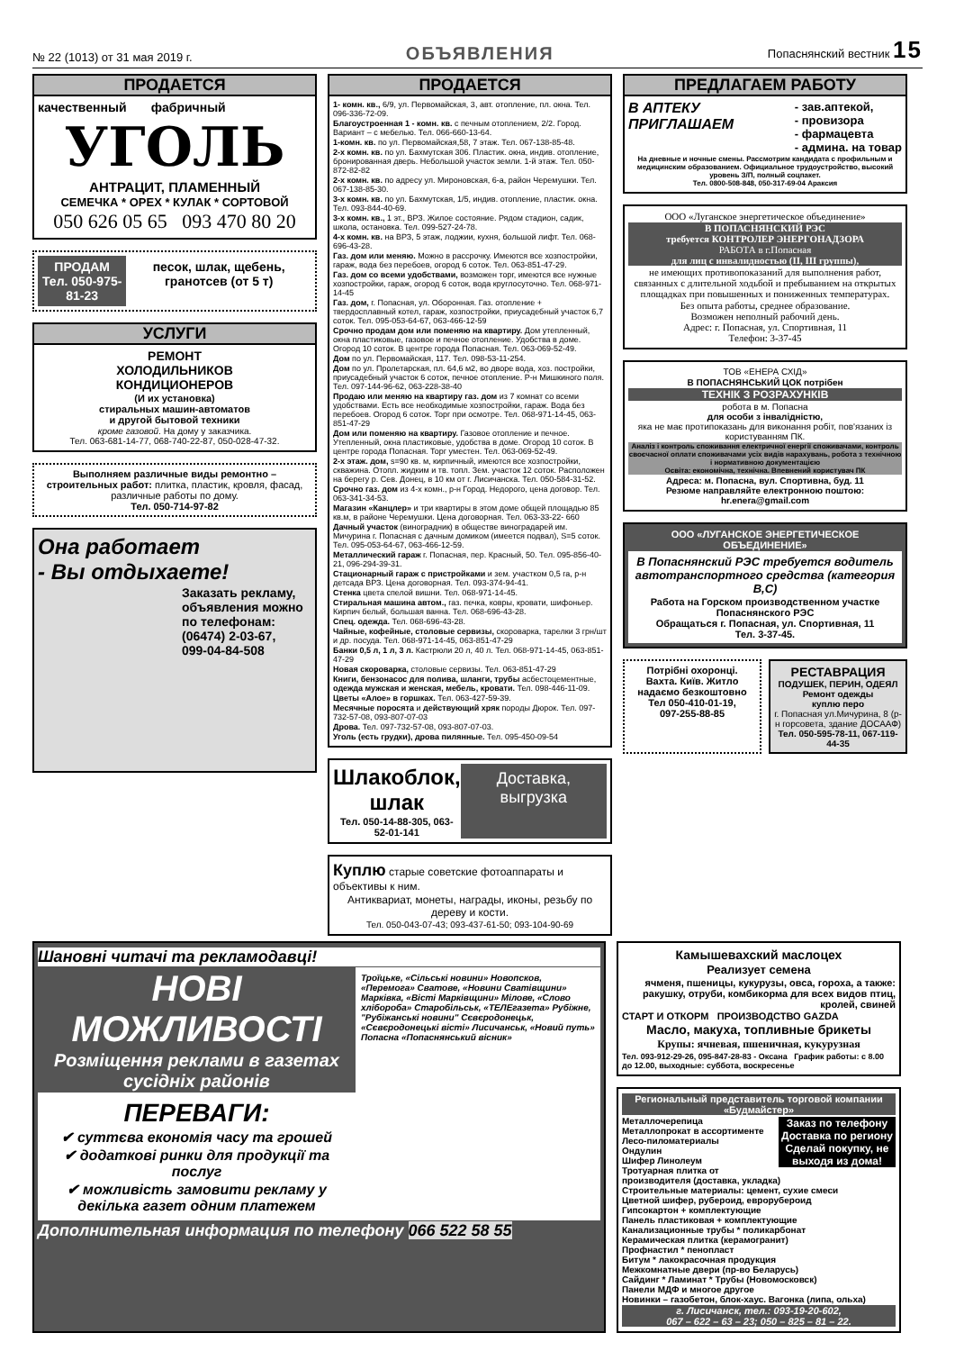№ 22 (1013) от 31 мая 2019 г. ОБЪЯВЛЕНИЯ Попаснянский вестник 15
ПРОДАЕТСЯ
качественный фабричный
УГОЛЬ
АНТРАЦИТ, ПЛАМЕННЫЙ
СЕМЕЧКА * ОРЕХ * КУЛАК * СОРТОВОЙ
050 626 05 65 093 470 80 20
ПРОДАМ
Тел. 050-975-81-23
песок, шлак, щебень, гранотсев (от 5 т)
УСЛУГИ
РЕМОНТ
ХОЛОДИЛЬНИКОВ
КОНДИЦИОНЕРОВ
(И их установка)
стиральных машин-автоматов
и другой бытовой техники
кроме газовой. На дому у заказчика.
Тел. 063-681-14-77, 068-740-22-87, 050-028-47-32.
Выполняем различные виды ремонтно – строительных работ: плитка, пластик, кровля, фасад, различные работы по дому.
Тел. 050-714-97-82
Она работает
- Вы отдыхаете!
Заказать рекламу, объявления можно по телефонам:
(06474) 2-03-67,
099-04-84-508
ПРОДАЕТСЯ
1- комн. кв., 6/9, ул. Первомайская, 3, авт. отопление, пл. окна. Тел. 096-336-72-09.
Благоустроенная 1 - комн. кв. с печным отоплением, 2/2. Город. Вариант – с мебелью. Тел. 066-660-13-64.
1-комн. кв. по ул. Первомайская,58, 7 этаж. Тел. 067-138-85-48.
2-х комн. кв. по ул. Бахмутская 306. Пластик. окна, индив. отопление, бронированная дверь. Небольшой участок земли. 1-й этаж. Тел. 050-872-82-82
2-х комн. кв. по адресу ул. Мироновская, 6-а, район Черемушки. Тел. 067-138-85-30.
3-х комн. кв. по ул. Бахмутская, 1/5, индив. отопление, пластик. окна. Тел. 093-844-40-69.
3-х комн. кв., 1 эт., ВРЗ. Жилое состояние. Рядом стадион, садик, школа, остановка. Тел. 099-527-24-78.
4-х комн. кв. на ВРЗ, 5 этаж, лоджии, кухня, большой лифт. Тел. 068-696-43-28.
Газ. дом или меняю. Можно в рассрочку. Имеются все хозпостройки, гараж, вода без перебоев, огород 6 соток. Тел. 063-851-47-29.
Газ. дом со всеми удобствами, возможен торг, имеются все нужные хозпостройки, гараж, огород 6 соток, вода круглосуточно. Тел. 068-971-14-45
Газ. дом, г. Попасная, ул. Оборонная. Газ. отопление + твердосплавный котел, гараж, хозпостройки, приусадебный участок 6,7 соток. Тел. 095-053-64-67, 063-466-12-59
Срочно продам дом или поменяю на квартиру. Дом утепленный, окна пластиковые, газовое и печное отопление. Удобства в доме. Огород 10 соток. В центре города Попасная. Тел. 063-069-52-49.
Дом по ул. Первомайская, 117. Тел. 098-53-11-254.
Дом по ул. Пролетарская, пл. 64,6 м2, во дворе вода, хоз. постройки, приусадебный участок 6 соток, печное отопление. Р-н Мишкиного поля. Тел. 097-144-96-62, 063-228-38-40
Продаю или меняю на квартиру газ. дом из 7 комнат со всеми удобствами. Есть все необходимые хозпостройки, гараж. Вода без перебоев. Огород 6 соток. Торг при осмотре. Тел. 068-971-14-45, 063-851-47-29
Дом или поменяю на квартиру. Газовое отопление и печное. Утепленный, окна пластиковые, удобства в доме. Огород 10 соток. В центре города Попасная. Торг уместен. Тел. 063-069-52-49.
2-х этаж. дом, s=90 кв. м, кирпичный, имеются все хозпостройки, скважина. Отопл. жидким и тв. топл. Зем. участок 12 соток. Расположен на берегу р. Сев. Донец, в 10 км от г. Лисичанска. Тел. 050-584-31-52.
Срочно газ. дом из 4-х комн., р-н Город. Недорого, цена договор. Тел. 063-341-34-53.
Магазин «Канцлер» и три квартиры в этом доме общей площадью 85 кв.м, в районе Черемушки. Цена договорная. Тел. 063-33-22- 660
Дачный участок (виноградник) в обществе виноградарей им. Мичурина г. Попасная с дачным домиком (имеется подвал), S=5 соток. Тел. 095-053-64-67, 063-466-12-59.
Металлический гараж г. Попасная, пер. Красный, 50. Тел. 095-856-40-21, 096-294-39-31.
Стационарный гараж с пристройками и зем. участком 0,5 га, р-н детсада ВРЗ. Цена договорная. Тел. 093-374-94-41.
Стенка цвета спелой вишни. Тел. 068-971-14-45.
Стиральная машина автом., газ. печка, ковры, кровати, шифоньер. Кирпич белый, большая ванна. Тел. 068-696-43-28.
Спец. одежда. Тел. 068-696-43-28.
Чайные, кофейные, столовые сервизы, скороварка, тарелки 3 грн/шт и др. посуда. Тел. 068-971-14-45, 063-851-47-29
Банки 0,5 л, 1 л, 3 л. Кастрюли 20 л, 40 л. Тел. 068-971-14-45, 063-851-47-29
Новая скороварка, столовые сервизы. Тел. 063-851-47-29
Книги, бензонасос для полива, шланги, трубы асбестоцементные, одежда мужская и женская, мебель, кровати. Тел. 098-446-11-09.
Цветы «Алое» в горшках. Тел. 063-427-59-39.
Месячные поросята и действующий хряк породы Дюрок. Тел. 097-732-57-08, 093-807-07-03
Дрова. Тел. 097-732-57-08, 093-807-07-03.
Уголь (есть грудки), дрова пилянные. Тел. 095-450-09-54
Шлакоблок, шлак
Тел. 050-14-88-305, 063-52-01-141
Доставка, выгрузка
Куплю старые советские фотоаппараты и объективы к ним.
Антиквариат, монеты, награды, иконы, резьбу по дереву и кости.
Тел. 050-043-07-43; 093-437-61-50; 093-104-90-69
ПРЕДЛАГАЕМ РАБОТУ
В АПТЕКУ ПРИГЛАШАЕМ
- зав.аптекой,
- провизора
- фармацевта
- админа. на товар
На дневные и ночные смены. Рассмотрим кандидата с профильным и медицинским образованием. Официальное трудоустройство, высокий уровень З/П, полный соцпакет.
Тел. 0800-508-848, 050-317-69-04 Араксия
ООО «Луганское энергетическое объединение»
В ПОПАСНЯНСКИЙ РЭС
требуется КОНТРОЛЕР ЭНЕРГОНАДЗОРА
РАБОТА в г.Попасная
для лиц с инвалидностью (II, III группы),
не имеющих противопоказаний для выполнения работ, связанных с длительной ходьбой и пребыванием на открытых площадках при повышенных и пониженных температурах.
Без опыта работы, среднее образование.
Возможен неполный рабочий день.
Адрес: г. Попасная, ул. Спортивная, 11
Телефон: 3-37-45
ТОВ «ЕНЕРА СХІД»
В ПОПАСНЯНСЬКИЙ ЦОК потрібен
ТЕХНІК З РОЗРАХУНКІВ
робота в м. Попасна
для особи з інвалідністю,
яка не має протипоказань для виконання робіт, пов'язаних із користуванням ПК.
Аналіз і контроль споживання електричної енергії споживачами, контроль своєчасної оплати споживачами усіх видів нарахувань, робота з технічною і нормативною документацією
Освіта: економічна, технічна. Впевнений користувач ПК
Адреса: м. Попасна, вул. Спортивна, буд. 11
Резюме направляйте електронною поштою: hr.enera@gmail.com
ООО «ЛУГАНСКОЕ ЭНЕРГЕТИЧЕСКОЕ ОБЪЕДИНЕНИЕ»
В Попаснянский РЭС требуется водитель автотранспортного средства (категория В,С)
Работа на Горском производственном участке Попаснянского РЭС
Обращаться г. Попасная, ул. Спортивная, 11
Тел. 3-37-45.
Потрібні охоронці.
Вахта. Київ. Житло надаємо безкоштовно
Тел 050-410-01-19,
097-255-88-85
РЕСТАВРАЦИЯ
ПОДУШЕК, ПЕРИН, ОДЕЯЛ
Ремонт одежды
куплю перо
г. Попасная ул.Мичурина, 8 (р-н горсовета, здание ДОСААФ)
Тел. 050-595-78-11, 067-119-44-35
Шановні читачі та рекламодавці!
НОВІ МОЖЛИВОСТІ
Розміщення реклами в газетах сусідніх районів
ПЕРЕВАГИ:
✔ суттєва економія часу та грошей
✔ додаткові ринки для продукції та послуг
✔ можливість замовити рекламу у декілька газет одним платежем
Троїцьке, «Сільські новини» Новопсков, «Перемога» Сватове, «Новини Сватівщини» Марківка, «Вісті Марківщини» Мілове, «Слово хлібороба» Старобільськ, «ТЕЛЕгазета» Рубіжне, "Рубіжанські новини" Сєвєродонецьк, «Сєвєродонецькі вісті» Лисичанськ, «Новий путь» Попасна «Попаснянський вісник»
Дополнительная информация по телефону 066 522 58 55
Камышевахский маслоцех
Реализует семена
ячменя, пшеницы, кукурузы, овса, гороха, а также: ракушку, отруби, комбикорма для всех видов птиц, кролей, свиней
СТАРТ И ОТКОРМ ПРОИЗВОДСТВО GAZDA
Масло, макуха, топливные брикеты
Крупы: ячневая, пшеничная, кукурузная
Тел. 093-912-29-26, 095-847-28-83 - Оксана График работы: с 8.00 до 12.00, выходные: суббота, воскресенье
Региональный представитель торговой компании «Будмайстер»
Заказ по телефону Доставка по региону Сделай покупку, не выходя из дома!
Металлочерепица
Металлопрокат в ассортименте
Лесо-пиломатериалы
Ондулин
Шифер Линолеум
Тротуарная плитка от производителя (доставка, укладка)
Строительные материалы: цемент, сухие смеси
Цветной шифер, рубероид, еврорубероид
Гипсокартон + комплектующие
Панель пластиковая + комплектующие
Канализационные трубы * поликарбонат
Керамическая плитка (керамогранит)
Профнастил * пенопласт
Битум * лакокрасочная продукция
Межкомнатные двери (пр-во Беларусь)
Сайдинг * Ламинат * Трубы (Новомосковск)
Панели МДФ и многое другое
Новинки – газобетон, блок-хаус. Вагонка (липа, ольха)
г. Лисичанск, тел.: 093-19-20-602,
067 – 622 – 63 – 23; 050 – 825 – 81 – 22.